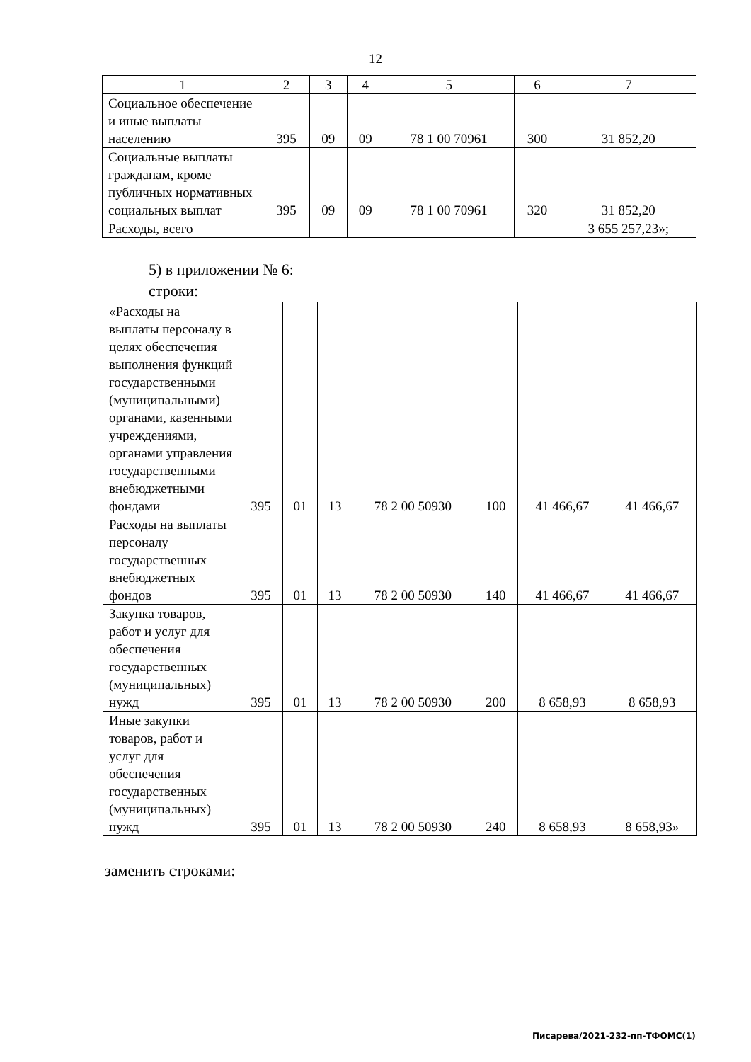12
| 1 | 2 | 3 | 4 | 5 | 6 | 7 |
| Социальное обеспечение и иные выплаты населению | 395 | 09 | 09 | 78 1 00 70961 | 300 | 31 852,20 |
| Социальные выплаты гражданам, кроме публичных нормативных социальных выплат | 395 | 09 | 09 | 78 1 00 70961 | 320 | 31 852,20 |
| Расходы, всего | | | | | | 3 655 257,23»; |
5) в приложении № 6:
строки:
| «Расходы на выплаты персоналу в целях обеспечения выполнения функций государственными (муниципальными) органами, казенными учреждениями, органами управления государственными внебюджетными фондами | 395 | 01 | 13 | 78 2 00 50930 | 100 | 41 466,67 | 41 466,67 |
| Расходы на выплаты персоналу государственных внебюджетных фондов | 395 | 01 | 13 | 78 2 00 50930 | 140 | 41 466,67 | 41 466,67 |
| Закупка товаров, работ и услуг для обеспечения государственных (муниципальных) нужд | 395 | 01 | 13 | 78 2 00 50930 | 200 | 8 658,93 | 8 658,93 |
| Иные закупки товаров, работ и услуг для обеспечения государственных (муниципальных) нужд | 395 | 01 | 13 | 78 2 00 50930 | 240 | 8 658,93 | 8 658,93» |
заменить строками:
Писарева/2021-232-пп-ТФОМС(1)